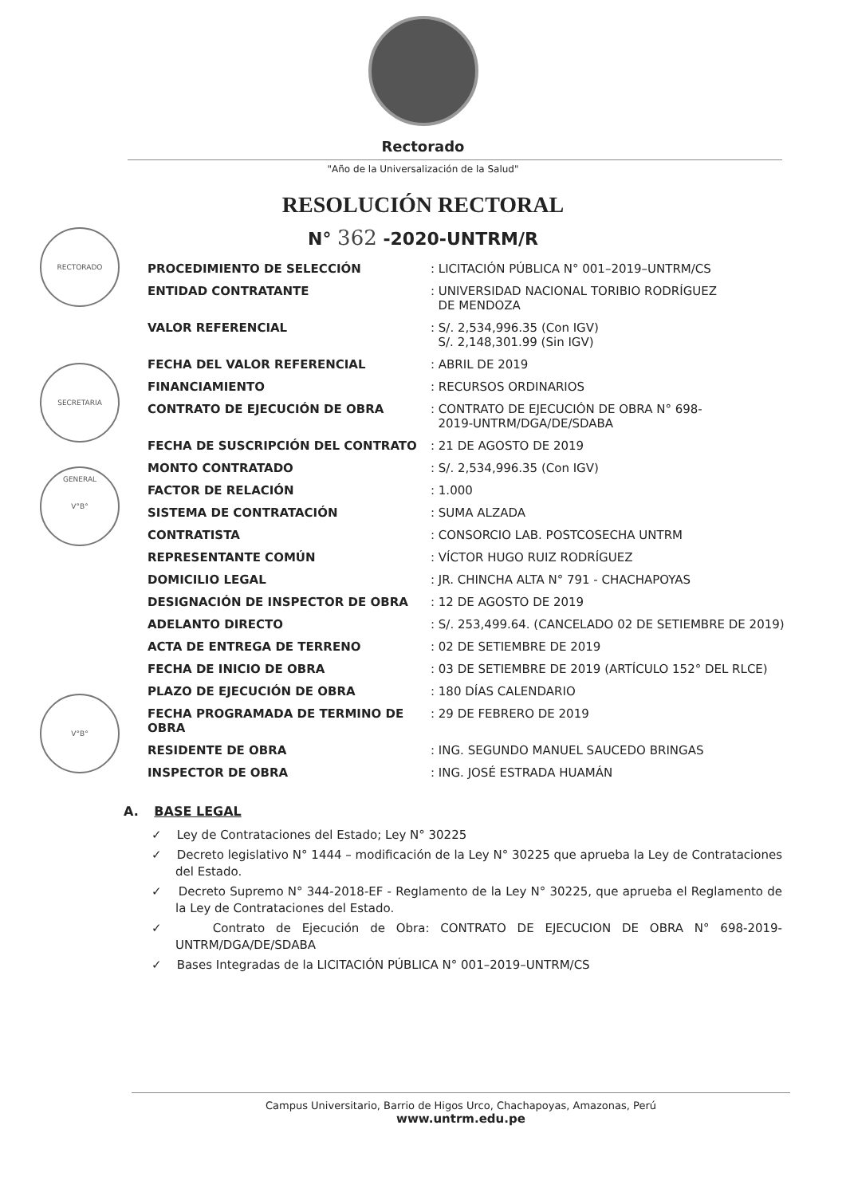Rectorado
"Año de la Universalización de la Salud"
RESOLUCIÓN RECTORAL
N° 362 -2020-UNTRM/R
RECTORADO
SECRETARIA GENERAL
V°B°
V°B°
| PROCEDIMIENTO DE SELECCIÓN | : LICITACIÓN PÚBLICA N° 001–2019–UNTRM/CS |
| ENTIDAD CONTRATANTE | : UNIVERSIDAD NACIONAL TORIBIO RODRÍGUEZ DE MENDOZA |
| VALOR REFERENCIAL | : S/. 2,534,996.35 (Con IGV) S/. 2,148,301.99 (Sin IGV) |
| FECHA DEL VALOR REFERENCIAL | : ABRIL DE 2019 |
| FINANCIAMIENTO | : RECURSOS ORDINARIOS |
| CONTRATO DE EJECUCIÓN DE OBRA | : CONTRATO DE EJECUCIÓN DE OBRA N° 698- 2019-UNTRM/DGA/DE/SDABA |
| FECHA DE SUSCRIPCIÓN DEL CONTRATO | : 21 DE AGOSTO DE 2019 |
| MONTO CONTRATADO | : S/. 2,534,996.35 (Con IGV) |
| FACTOR DE RELACIÓN | : 1.000 |
| SISTEMA DE CONTRATACIÓN | : SUMA ALZADA |
| CONTRATISTA | : CONSORCIO LAB. POSTCOSECHA UNTRM |
| REPRESENTANTE COMÚN | : VÍCTOR HUGO RUIZ RODRÍGUEZ |
| DOMICILIO LEGAL | : JR. CHINCHA ALTA N° 791 - CHACHAPOYAS |
| DESIGNACIÓN DE INSPECTOR DE OBRA | : 12 DE AGOSTO DE 2019 |
| ADELANTO DIRECTO | : S/. 253,499.64. (CANCELADO 02 DE SETIEMBRE DE 2019) |
| ACTA DE ENTREGA DE TERRENO | : 02 DE SETIEMBRE DE 2019 |
| FECHA DE INICIO DE OBRA | : 03 DE SETIEMBRE DE 2019 (ARTÍCULO 152° DEL RLCE) |
| PLAZO DE EJECUCIÓN DE OBRA | : 180 DÍAS CALENDARIO |
| FECHA PROGRAMADA DE TERMINO DE OBRA | : 29 DE FEBRERO DE 2019 |
| RESIDENTE DE OBRA | : ING. SEGUNDO MANUEL SAUCEDO BRINGAS |
| INSPECTOR DE OBRA | : ING. JOSÉ ESTRADA HUAMÁN |
A. BASE LEGAL
✓ Ley de Contrataciones del Estado; Ley N° 30225
✓ Decreto legislativo N° 1444 – modificación de la Ley N° 30225 que aprueba la Ley de Contrataciones del Estado.
✓ Decreto Supremo N° 344-2018-EF - Reglamento de la Ley N° 30225, que aprueba el Reglamento de la Ley de Contrataciones del Estado.
✓ Contrato de Ejecución de Obra: CONTRATO DE EJECUCION DE OBRA N° 698-2019-UNTRM/DGA/DE/SDABA
✓ Bases Integradas de la LICITACIÓN PÚBLICA N° 001–2019–UNTRM/CS
Campus Universitario, Barrio de Higos Urco, Chachapoyas, Amazonas, Perú
www.untrm.edu.pe